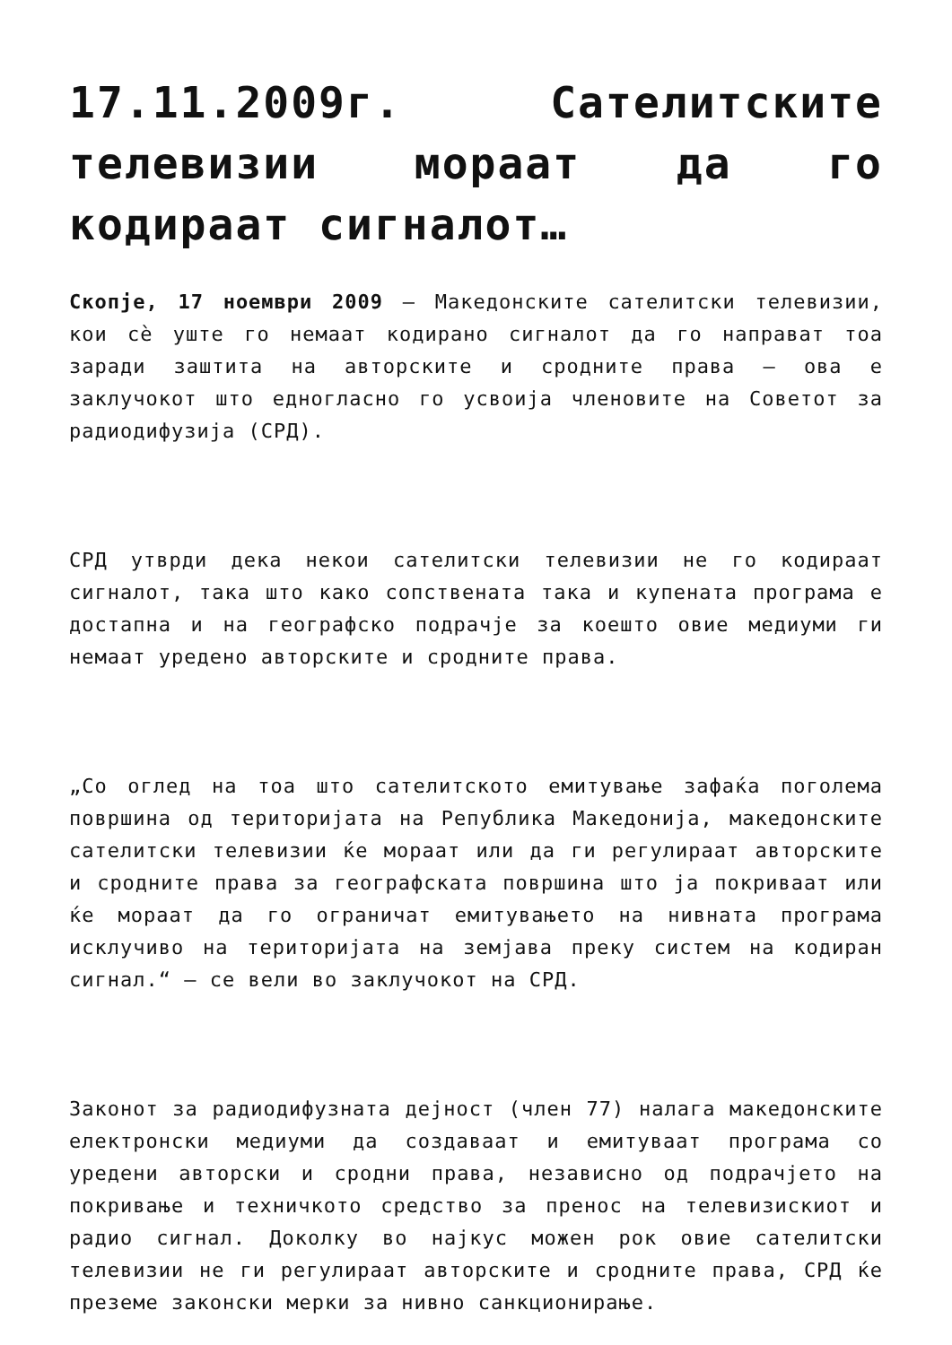17.11.2009г. Сателитските телевизии мораат да го кодираат сигналот…
Скопје, 17 ноември 2009 – Македонските сателитски телевизии, кои сѐ уште го немаат кодирано сигналот да го направат тоа заради заштита на авторските и сродните права – ова е заклучокот што едногласно го усвоија членовите на Советот за радиодифузија (СРД).
СРД утврди дека некои сателитски телевизии не го кодираат сигналот, така што како сопствената така и купената програма е достапна и на географско подрачје за коешто овие медиуми ги немаат уредено авторските и сродните права.
„Со оглед на тоа што сателитското емитување зафаќа поголема површина од територијата на Република Македонија, македонските сателитски телевизии ќе мораат или да ги регулираат авторските и сродните права за географската површина што ја покриваат или ќе мораат да го ограничат емитувањето на нивната програма исклучиво на територијата на земјава преку систем на кодиран сигнал.“ – се вели во заклучокот на СРД.
Законот за радиодифузната дејност (член 77) налага македонските електронски медиуми да создаваат и емитуваат програма со уредени авторски и сродни права, независно од подрачјето на покривање и техничкото средство за пренос на телевизискиот и радио сигнал. Доколку во најкус можен рок овие сателитски телевизии не ги регулираат авторските и сродните права, СРД ќе преземе законски мерки за нивно санкционирање.